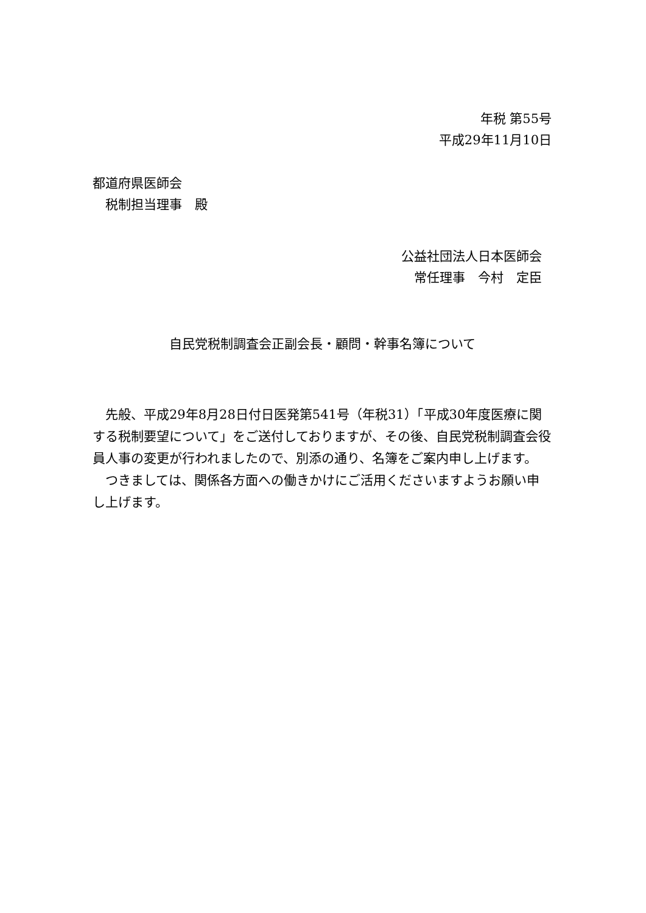年税 第55号
平成29年11月10日
都道府県医師会
　税制担当理事　殿
公益社団法人日本医師会
常任理事　今村　定臣
自民党税制調査会正副会長・顧問・幹事名簿について
　先般、平成29年8月28日付日医発第541号（年税31）「平成30年度医療に関する税制要望について」をご送付しておりますが、その後、自民党税制調査会役員人事の変更が行われましたので、別添の通り、名簿をご案内申し上げます。
　つきましては、関係各方面への働きかけにご活用くださいますようお願い申し上げます。